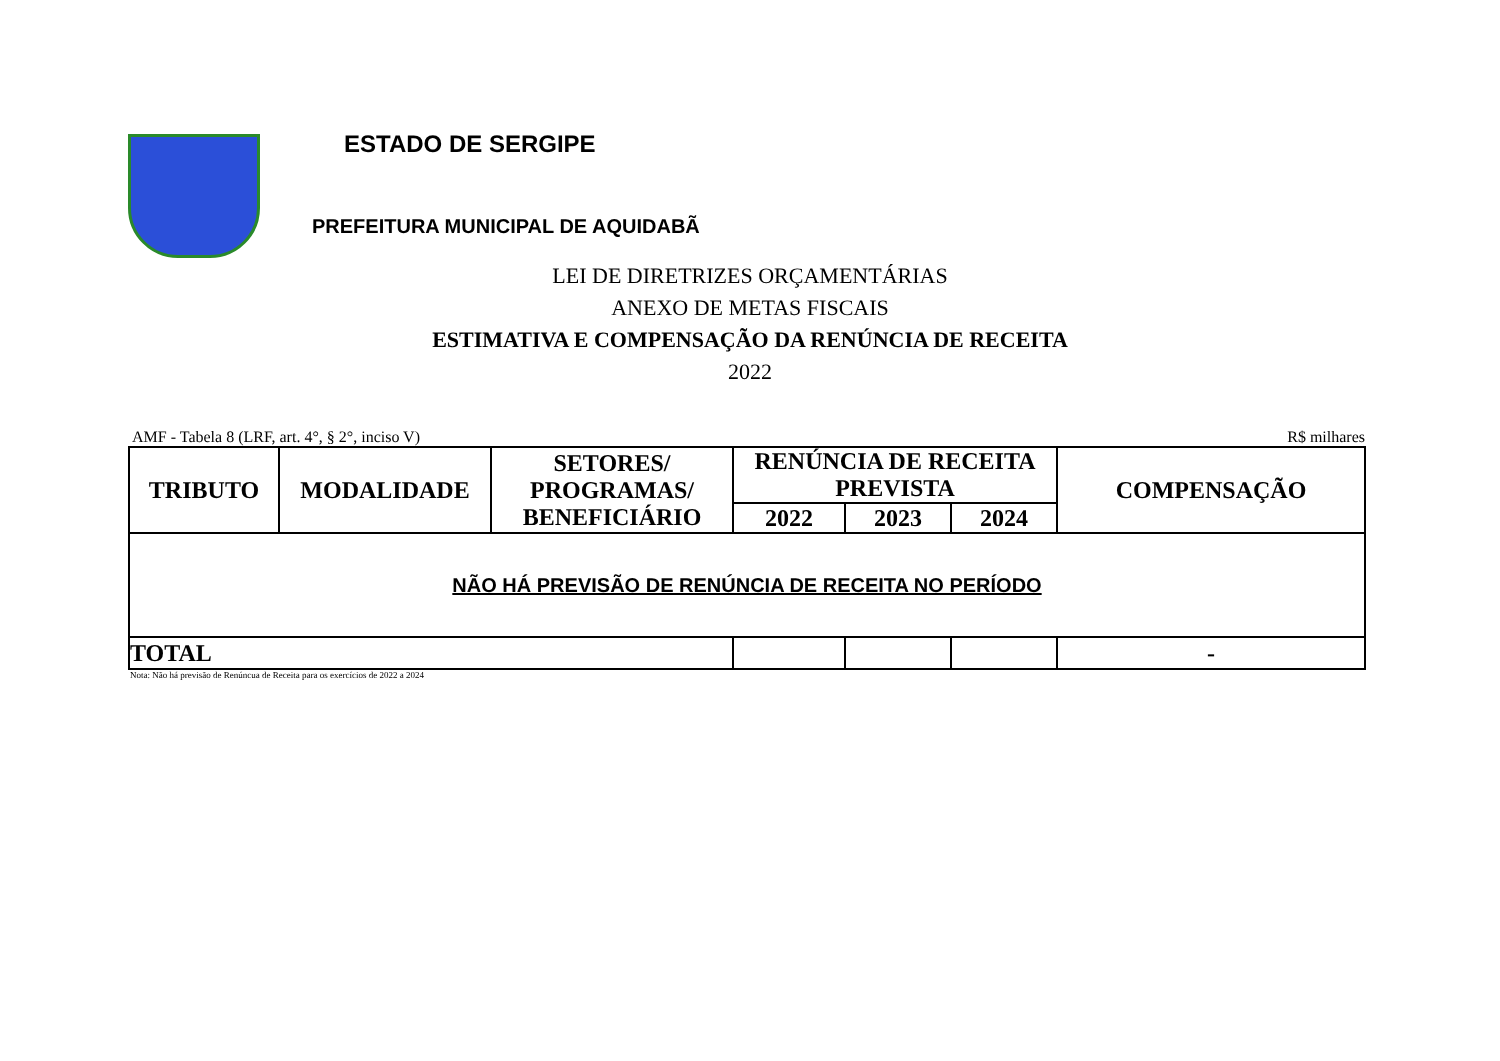ESTADO DE SERGIPE
PREFEITURA MUNICIPAL DE AQUIDABÃ
LEI DE DIRETRIZES ORÇAMENTÁRIAS
ANEXO DE METAS FISCAIS
ESTIMATIVA E COMPENSAÇÃO DA RENÚNCIA DE RECEITA
2022
AMF - Tabela 8 (LRF, art. 4°, § 2°, inciso V) R$ milhares
| TRIBUTO | MODALIDADE | SETORES/ PROGRAMAS/ BENEFICIÁRIO | RENÚNCIA DE RECEITA PREVISTA | | | COMPENSAÇÃO |
| --- | --- | --- | --- | --- | --- | --- |
| | | | 2022 | 2023 | 2024 | |
| NÃO HÁ PREVISÃO DE RENÚNCIA DE RECEITA NO PERÍODO | | | | | | |
| TOTAL | | | | | | - |
Nota: Não há previsão de Renúncua de Receita para os exercícios de 2022 a 2024